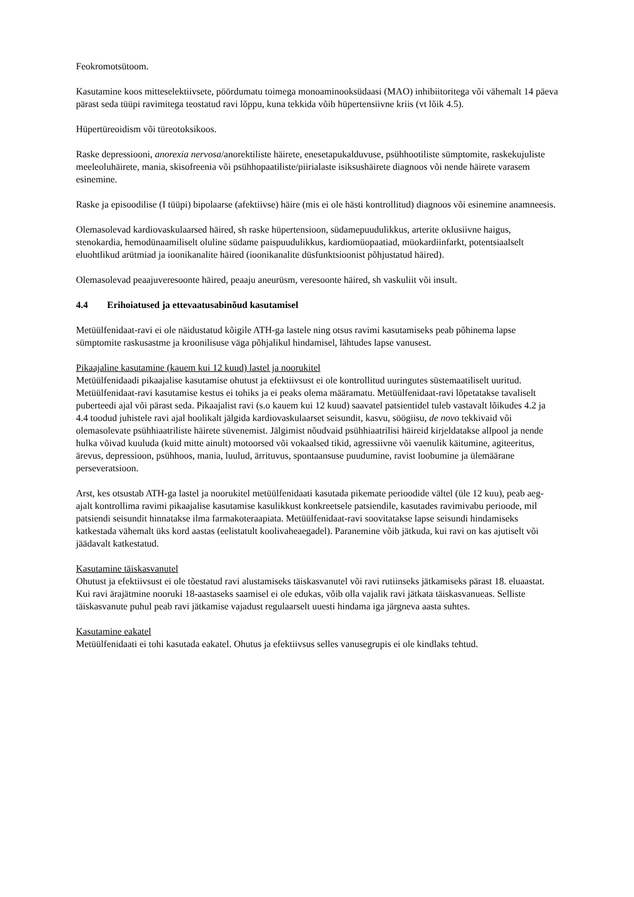Feokromotsütoom.
Kasutamine koos mitteselektiivsete, pöördumatu toimega monoaminooksüdaasi (MAO) inhibiitoritega või vähemalt 14 päeva pärast seda tüüpi ravimitega teostatud ravi lõppu, kuna tekkida võib hüpertensiivne kriis (vt lõik 4.5).
Hüpertüreoidism või türeotoksikoos.
Raske depressiooni, anorexia nervosa/anorektiliste häirete, enesetapukalduvuse, psühhootiliste sümptomite, raskekujuliste meeleoluhäirete, mania, skisofreenia või psühhopaatiliste/piirialaste isiksushäirete diagnoos või nende häirete varasem esinemine.
Raske ja episoodilise (I tüüpi) bipolaarse (afektiivse) häire (mis ei ole hästi kontrollitud) diagnoos või esinemine anamneesis.
Olemasolevad kardiovaskulaarsed häired, sh raske hüpertensioon, südamepuudulikkus, arterite oklusiivne haigus, stenokardia, hemodünaamiliselt oluline südame paispuudulikkus, kardiomüopaatiad, müokardiinfarkt, potentsiaalselt eluohtlikud arütmiad ja ioonikanalite häired (ioonikanalite düsfunktsioonist põhjustatud häired).
Olemasolevad peaajuveresoonte häired, peaaju aneurüsm, veresoonte häired, sh vaskuliit või insult.
4.4 Erihoiatused ja ettevaatusabinõud kasutamisel
Metüülfenidaat-ravi ei ole näidustatud kõigile ATH-ga lastele ning otsus ravimi kasutamiseks peab põhinema lapse sümptomite raskusastme ja kroonilisuse väga põhjalikul hindamisel, lähtudes lapse vanusest.
Pikaajaline kasutamine (kauem kui 12 kuud) lastel ja noorukitel
Metüülfenidaadi pikaajalise kasutamise ohutust ja efektiivsust ei ole kontrollitud uuringutes süstemaatiliselt uuritud. Metüülfenidaat-ravi kasutamise kestus ei tohiks ja ei peaks olema määramatu. Metüülfenidaat-ravi lõpetatakse tavaliselt puberteedi ajal või pärast seda. Pikaajalist ravi (s.o kauem kui 12 kuud) saavatel patsientidel tuleb vastavalt lõikudes 4.2 ja 4.4 toodud juhistele ravi ajal hoolikalt jälgida kardiovaskulaarset seisundit, kasvu, söögiisu, de novo tekkivaid või olemasolevate psühhiaatriliste häirete süvenemist. Jälgimist nõudvaid psühhiaatrilisi häireid kirjeldatakse allpool ja nende hulka võivad kuuluda (kuid mitte ainult) motoorsed või vokaalsed tikid, agressiivne või vaenulik käitumine, agiteeritus, ärevus, depressioon, psühhoos, mania, luulud, ärrituvus, spontaansuse puudumine, ravist loobumine ja ülemäärane perseveratsioon.
Arst, kes otsustab ATH-ga lastel ja noorukitel metüülfenidaati kasutada pikemate perioodide vältel (üle 12 kuu), peab aeg-ajalt kontrollima ravimi pikaajalise kasutamise kasulikkust konkreetsele patsiendile, kasutades ravimivabu perioode, mil patsiendi seisundit hinnatakse ilma farmakoteraapiata. Metüülfenidaat-ravi soovitatakse lapse seisundi hindamiseks katkestada vähemalt üks kord aastas (eelistatult koolivaheaegadel). Paranemine võib jätkuda, kui ravi on kas ajutiselt või jäädavalt katkestatud.
Kasutamine täiskasvanutel
Ohutust ja efektiivsust ei ole tõestatud ravi alustamiseks täiskasvanutel või ravi rutiinseks jätkamiseks pärast 18. eluaastat. Kui ravi ärajätmine nooruki 18-aastaseks saamisel ei ole edukas, võib olla vajalik ravi jätkata täiskasvanueas. Selliste täiskasvanute puhul peab ravi jätkamise vajadust regulaarselt uuesti hindama iga järgneva aasta suhtes.
Kasutamine eakatel
Metüülfenidaati ei tohi kasutada eakatel. Ohutus ja efektiivsus selles vanusegrupis ei ole kindlaks tehtud.